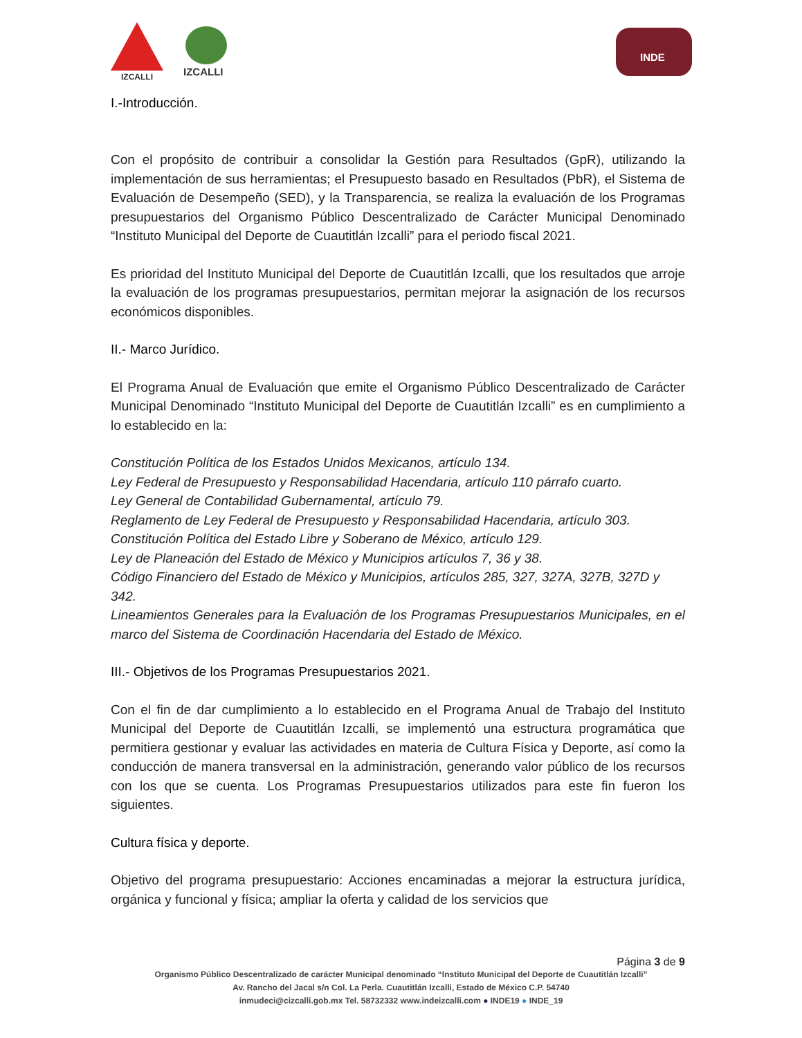IZCALLI IZCALLI
INDE
I.-Introducción.
Con el propósito de contribuir a consolidar la Gestión para Resultados (GpR), utilizando la implementación de sus herramientas; el Presupuesto basado en Resultados (PbR), el Sistema de Evaluación de Desempeño (SED), y la Transparencia, se realiza la evaluación de los Programas presupuestarios del Organismo Público Descentralizado de Carácter Municipal Denominado “Instituto Municipal del Deporte de Cuautitlán Izcalli” para el periodo fiscal 2021.
Es prioridad del Instituto Municipal del Deporte de Cuautitlán Izcalli, que los resultados que arroje la evaluación de los programas presupuestarios, permitan mejorar la asignación de los recursos económicos disponibles.
II.- Marco Jurídico.
El Programa Anual de Evaluación que emite el Organismo Público Descentralizado de Carácter Municipal Denominado “Instituto Municipal del Deporte de Cuautitlán Izcalli” es en cumplimiento a lo establecido en la:
Constitución Política de los Estados Unidos Mexicanos, artículo 134.
Ley Federal de Presupuesto y Responsabilidad Hacendaria, artículo 110 párrafo cuarto.
Ley General de Contabilidad Gubernamental, artículo 79.
Reglamento de Ley Federal de Presupuesto y Responsabilidad Hacendaria, artículo 303.
Constitución Política del Estado Libre y Soberano de México, artículo 129.
Ley de Planeación del Estado de México y Municipios artículos 7, 36 y 38.
Código Financiero del Estado de México y Municipios, artículos 285, 327, 327A, 327B, 327D y 342.
Lineamientos Generales para la Evaluación de los Programas Presupuestarios Municipales, en el marco del Sistema de Coordinación Hacendaria del Estado de México.
III.- Objetivos de los Programas Presupuestarios 2021.
Con el fin de dar cumplimiento a lo establecido en el Programa Anual de Trabajo del Instituto Municipal del Deporte de Cuautitlán Izcalli, se implementó una estructura programática que permitiera gestionar y evaluar las actividades en materia de Cultura Física y Deporte, así como la conducción de manera transversal en la administración, generando valor público de los recursos con los que se cuenta. Los Programas Presupuestarios utilizados para este fin fueron los siguientes.
Cultura física y deporte.
Objetivo del programa presupuestario: Acciones encaminadas a mejorar la estructura jurídica, orgánica y funcional y física; ampliar la oferta y calidad de los servicios que
Página 3 de 9
Organismo Público Descentralizado de carácter Municipal denominado “Instituto Municipal del Deporte de Cuautitlán Izcalli”
Av. Rancho del Jacal s/n Col. La Perla. Cuautitlán Izcalli, Estado de México C.P. 54740
inmudeci@cizcalli.gob.mx Tel. 58732332 www.indeizcalli.com ● INDE19 ● INDE_19